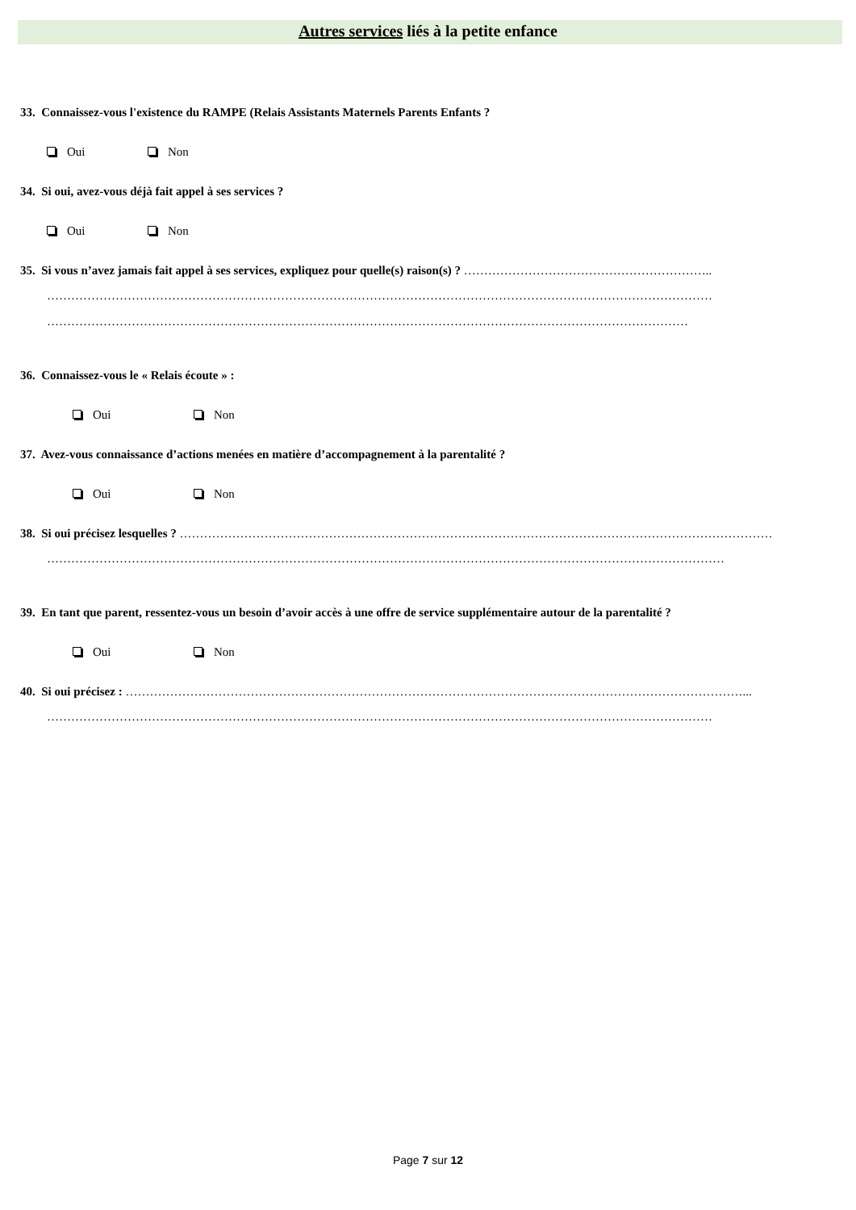Autres services liés à la petite enfance
33. Connaissez-vous l'existence du RAMPE (Relais Assistants Maternels Parents Enfants ?
Oui Non
34. Si oui, avez-vous déjà fait appel à ses services ?
Oui Non
35. Si vous n’avez jamais fait appel à ses services, expliquez pour quelle(s) raison(s) ? ……………………………………………………..
…………………………………………………………………………………………………………………………………………………
……………………………………………………………………………………………………………………………………………
36. Connaissez-vous le « Relais écoute » :
Oui Non
37. Avez-vous connaissance d’actions menées en matière d’accompagnement à la parentalité ?
Oui Non
38. Si oui précisez lesquelles ? …………………………………………………………………………………………………………………………………
……………………………………………………………………………………………………………………………………………………
39. En tant que parent, ressentez-vous un besoin d’avoir accès à une offre de service supplémentaire autour de la parentalité ?
Oui Non
40. Si oui précisez : ………………………………………………………………………………………………………………………………………...
…………………………………………………………………………………………………………………………………………………
Page 7 sur 12